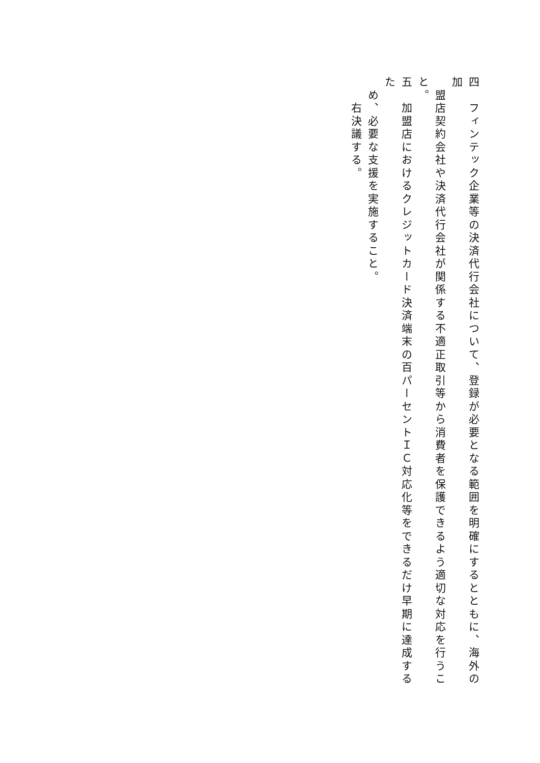四　フィンテック企業等の決済代行会社について、登録が必要となる範囲を明確にするとともに、海外の加
　盟店契約会社や決済代行会社が関係する不適正取引等から消費者を保護できるよう適切な対応を行うこと。
五　加盟店におけるクレジットカード決済端末の百パーセントＩＣ対応化等をできるだけ早期に達成するた
　め、必要な支援を実施すること。
　　右決議する。